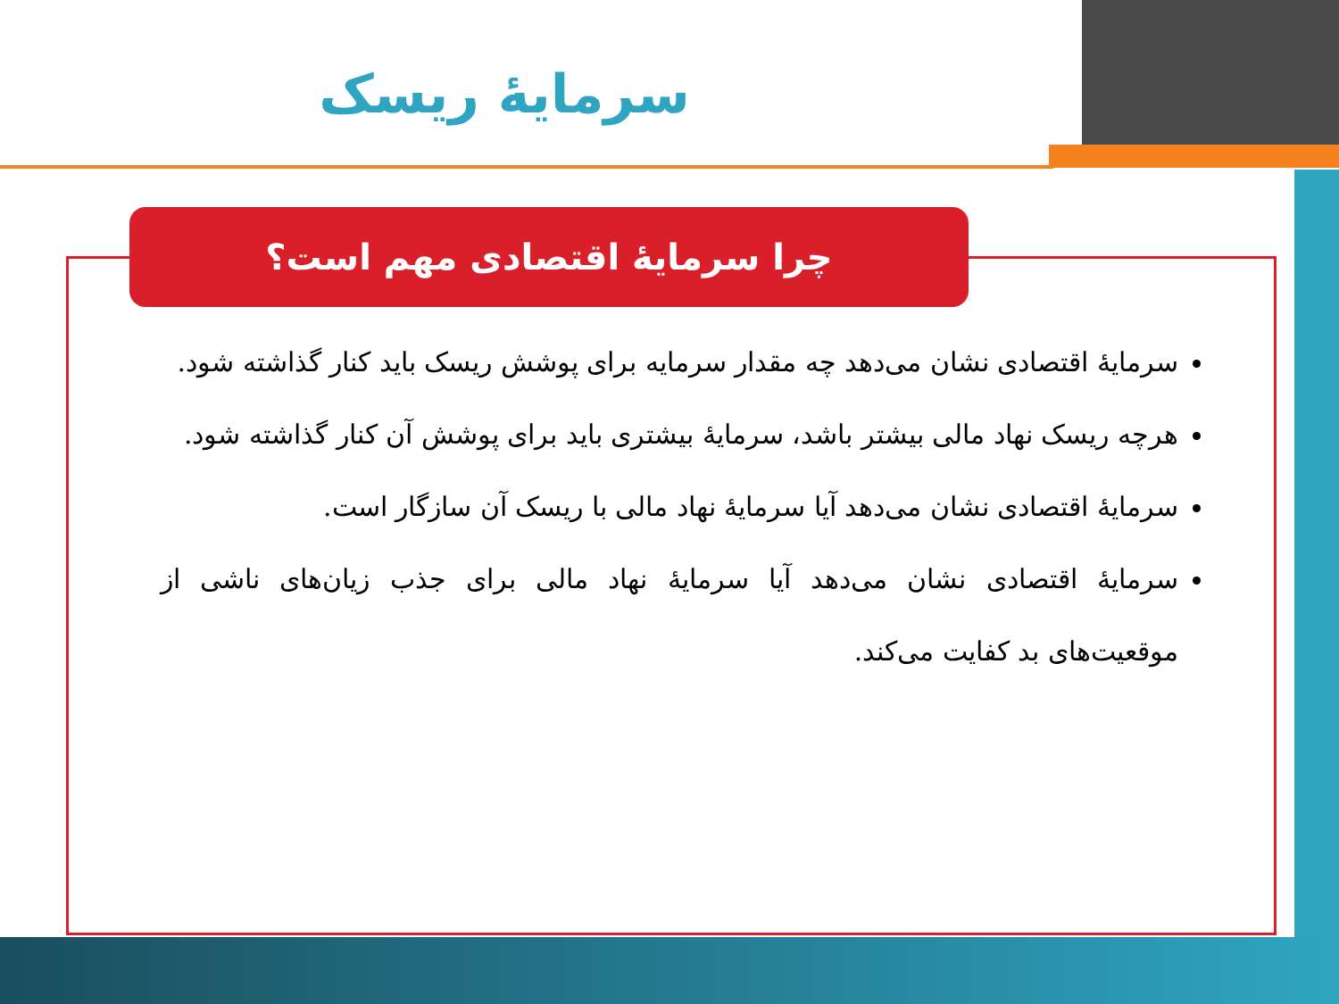سرمایهٔ ریسک
چرا سرمایهٔ اقتصادی مهم است؟
سرمایهٔ اقتصادی نشان می‌دهد چه مقدار سرمایه برای پوشش ریسک باید کنار گذاشته شود.
هرچه ریسک نهاد مالی بیشتر باشد، سرمایهٔ بیشتری باید برای پوشش آن کنار گذاشته شود.
سرمایهٔ اقتصادی نشان می‌دهد آیا سرمایهٔ نهاد مالی با ریسک آن سازگار است.
سرمایهٔ اقتصادی نشان می‌دهد آیا سرمایهٔ نهاد مالی برای جذب زیان‌های ناشی از موقعیت‌های بد کفایت می‌کند.